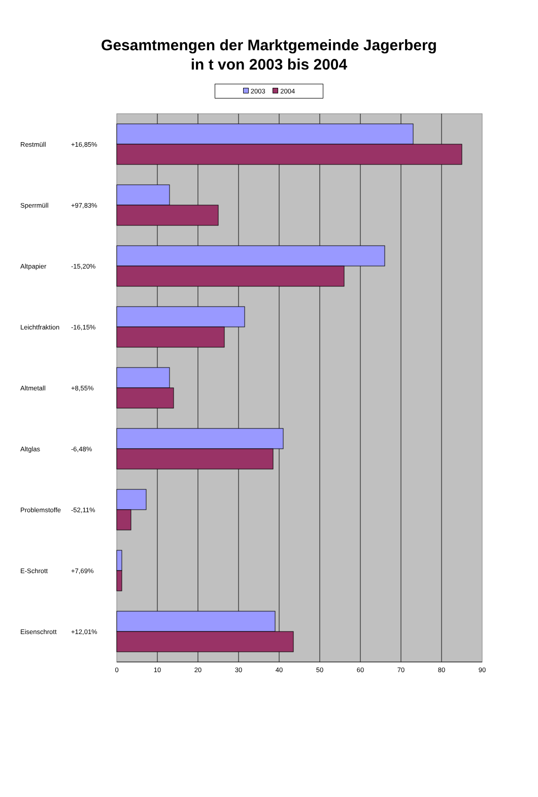Gesamtmengen der Marktgemeinde Jagerberg
in t von 2003 bis 2004
2003 2004
Restmüll
+16,85%
Sperrmüll
+97,83%
Altpapier
-15,20%
Leichtfraktion
-16,15%
Altmetall
+8,55%
Altglas
-6,48%
Problemstoffe
-52,11%
E-Schrott
+7,69%
Eisenschrott
+12,01%
0
10
20
30
40
50
60
70
80
90